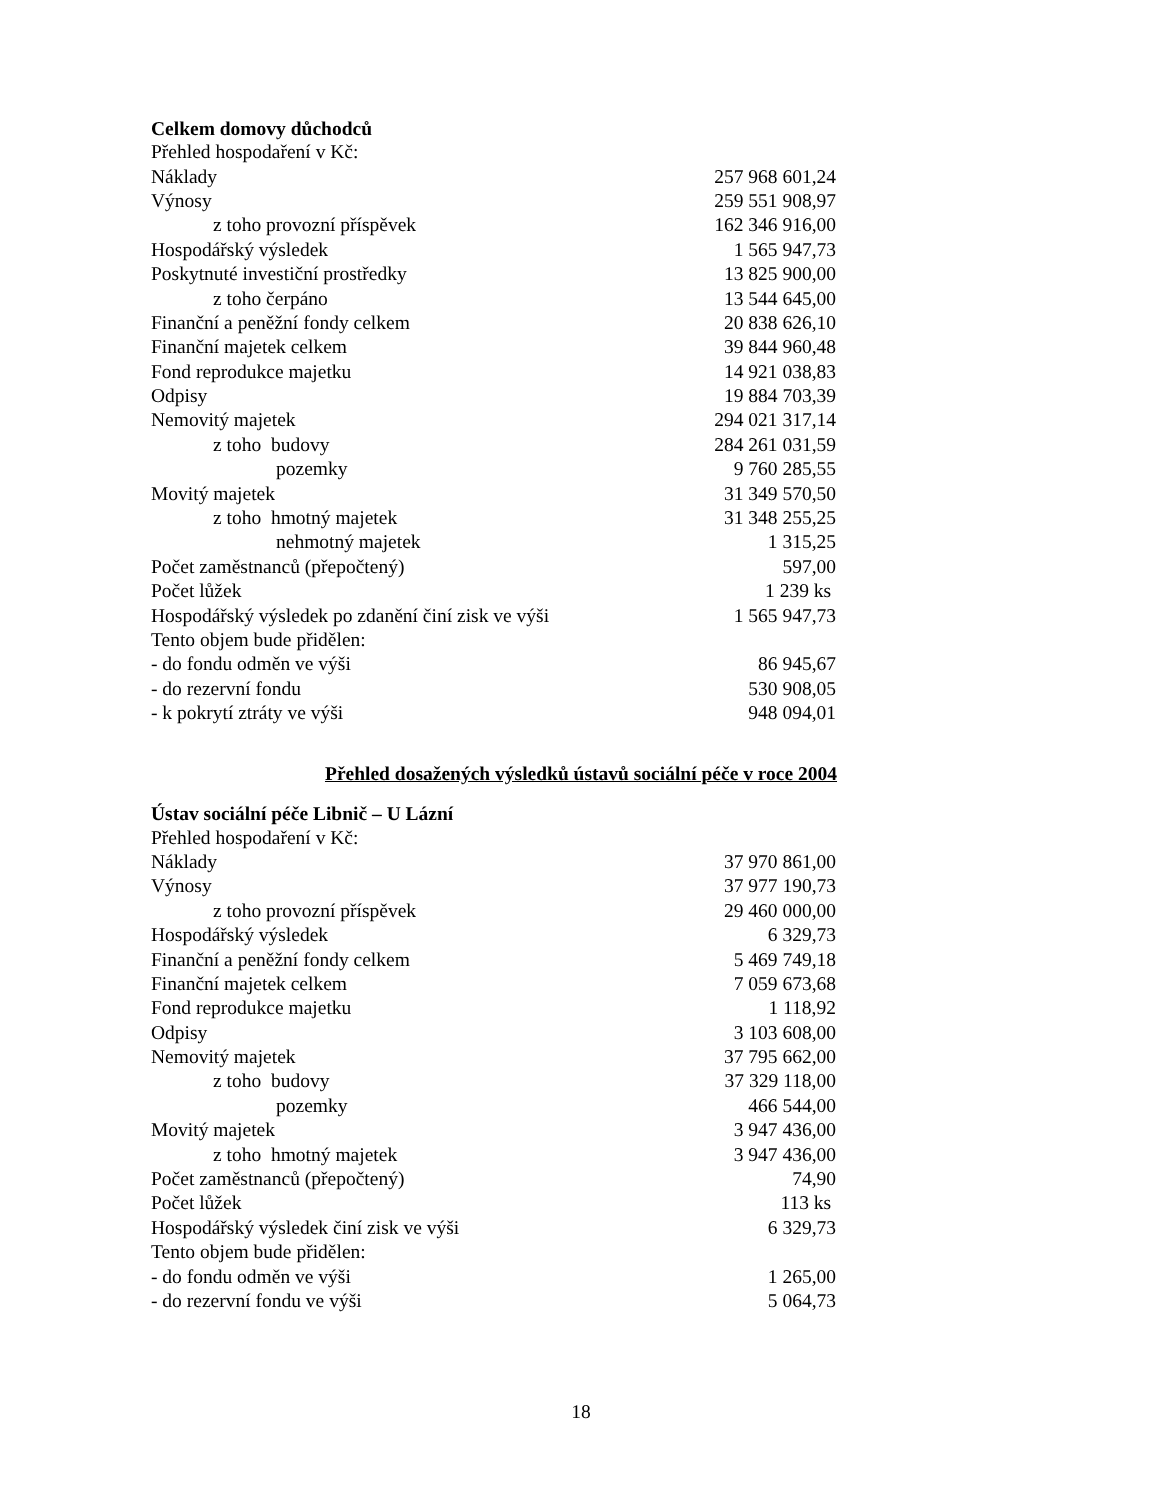Celkem domovy důchodců
| Přehled hospodaření v Kč: | |
| Náklady | 257 968 601,24 |
| Výnosy | 259 551 908,97 |
| z toho provozní příspěvek | 162 346 916,00 |
| Hospodářský výsledek | 1 565 947,73 |
| Poskytnuté investiční prostředky | 13 825 900,00 |
| z toho čerpáno | 13 544 645,00 |
| Finanční a peněžní fondy celkem | 20 838 626,10 |
| Finanční majetek celkem | 39 844 960,48 |
| Fond reprodukce majetku | 14 921 038,83 |
| Odpisy | 19 884 703,39 |
| Nemovitý majetek | 294 021 317,14 |
| z toho budovy | 284 261 031,59 |
| pozemky | 9 760 285,55 |
| Movitý majetek | 31 349 570,50 |
| z toho hmotný majetek | 31 348 255,25 |
| nehmotný majetek | 1 315,25 |
| Počet zaměstnanců (přepočtený) | 597,00 |
| Počet lůžek | 1 239 ks |
| Hospodářský výsledek po zdanění činí zisk ve výši | 1 565 947,73 |
| Tento objem bude přidělen: | |
| - do fondu odměn ve výši | 86 945,67 |
| - do rezervní fondu | 530 908,05 |
| - k pokrytí ztráty ve výši | 948 094,01 |
Přehled dosažených výsledků ústavů sociální péče v roce 2004
Ústav sociální péče Libnič – U Lázní
| Přehled hospodaření v Kč: | |
| Náklady | 37 970 861,00 |
| Výnosy | 37 977 190,73 |
| z toho provozní příspěvek | 29 460 000,00 |
| Hospodářský výsledek | 6 329,73 |
| Finanční a peněžní fondy celkem | 5 469 749,18 |
| Finanční majetek celkem | 7 059 673,68 |
| Fond reprodukce majetku | 1 118,92 |
| Odpisy | 3 103 608,00 |
| Nemovitý majetek | 37 795 662,00 |
| z toho budovy | 37 329 118,00 |
| pozemky | 466 544,00 |
| Movitý majetek | 3 947 436,00 |
| z toho hmotný majetek | 3 947 436,00 |
| Počet zaměstnanců (přepočtený) | 74,90 |
| Počet lůžek | 113 ks |
| Hospodářský výsledek činí zisk ve výši | 6 329,73 |
| Tento objem bude přidělen: | |
| - do fondu odměn ve výši | 1 265,00 |
| - do rezervní fondu ve výši | 5 064,73 |
18